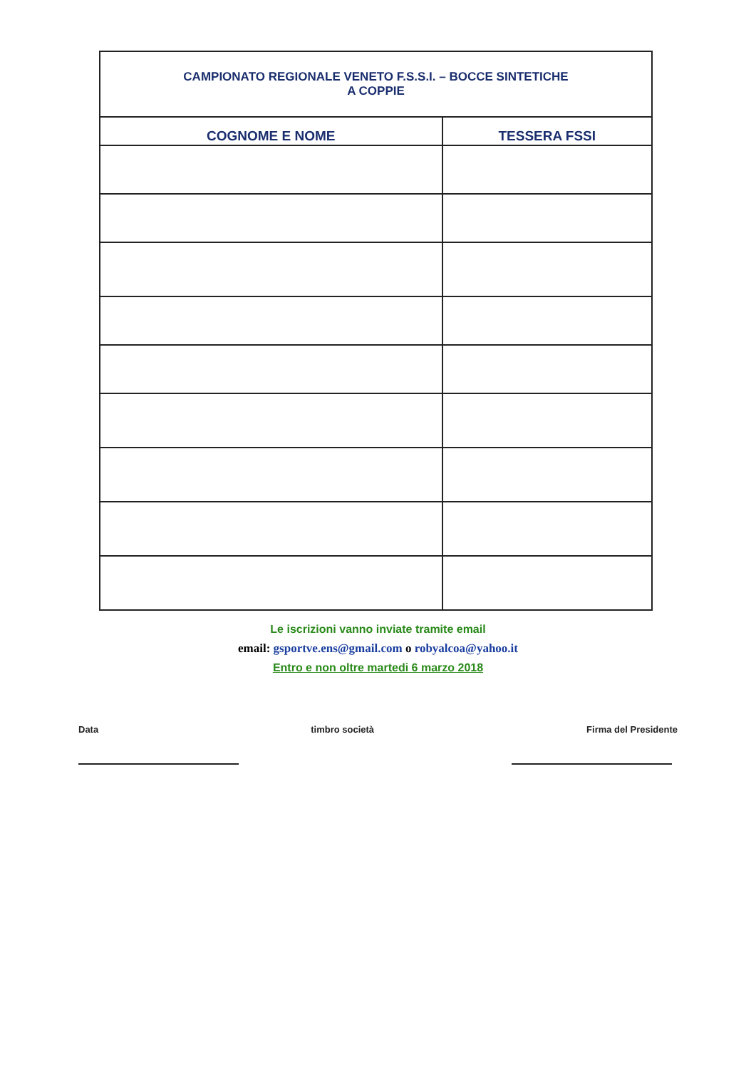| CAMPIONATO REGIONALE VENETO F.S.S.I. – BOCCE SINTETICHE A COPPIE | |
| COGNOME E NOME | TESSERA FSSI |
Le iscrizioni vanno inviate tramite email
email: gsportve.ens@gmail.com o robyalcoa@yahoo.it
Entro e non oltre martedi 6 marzo 2018
Data timbro società Firma del Presidente